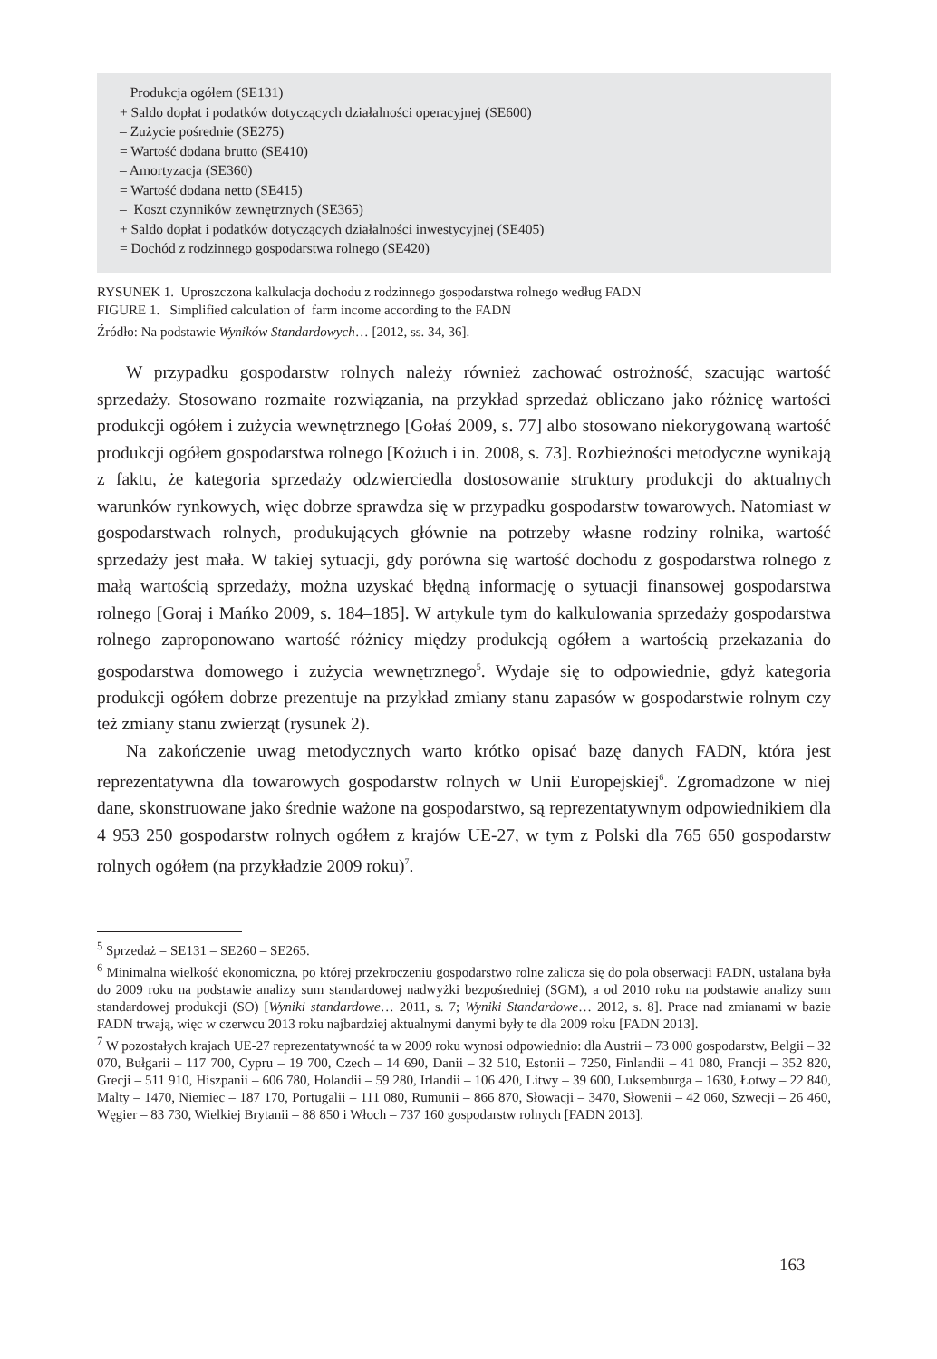Produkcja ogółem (SE131)
+ Saldo dopłat i podatków dotyczących działalności operacyjnej (SE600)
– Zużycie pośrednie (SE275)
= Wartość dodana brutto (SE410)
– Amortyzacja (SE360)
= Wartość dodana netto (SE415)
– Koszt czynników zewnętrznych (SE365)
+ Saldo dopłat i podatków dotyczących działalności inwestycyjnej (SE405)
= Dochód z rodzinnego gospodarstwa rolnego (SE420)
RYSUNEK 1. Uproszczona kalkulacja dochodu z rodzinnego gospodarstwa rolnego według FADN
FIGURE 1. Simplified calculation of farm income according to the FADN
Źródło: Na podstawie Wyników Standardowych… [2012, ss. 34, 36].
W przypadku gospodarstw rolnych należy również zachować ostrożność, szacując wartość sprzedaży. Stosowano rozmaite rozwiązania, na przykład sprzedaż obliczano jako różnicę wartości produkcji ogółem i zużycia wewnętrznego [Gołaś 2009, s. 77] albo stosowano niekorygowaną wartość produkcji ogółem gospodarstwa rolnego [Kożuch i in. 2008, s. 73]. Rozbieżności metodyczne wynikają z faktu, że kategoria sprzedaży odzwierciedla dostosowanie struktury produkcji do aktualnych warunków rynkowych, więc dobrze sprawdza się w przypadku gospodarstw towarowych. Natomiast w gospodarstwach rolnych, produkujących głównie na potrzeby własne rodziny rolnika, wartość sprzedaży jest mała. W takiej sytuacji, gdy porówna się wartość dochodu z gospodarstwa rolnego z małą wartością sprzedaży, można uzyskać błędną informację o sytuacji finansowej gospodarstwa rolnego [Goraj i Mańko 2009, s. 184–185]. W artykule tym do kalkulowania sprzedaży gospodarstwa rolnego zaproponowano wartość różnicy między produkcją ogółem a wartością przekazania do gospodarstwa domowego i zużycia wewnętrznego<sup>5</sup>. Wydaje się to odpowiednie, gdyż kategoria produkcji ogółem dobrze prezentuje na przykład zmiany stanu zapasów w gospodarstwie rolnym czy też zmiany stanu zwierząt (rysunek 2).
Na zakończenie uwag metodycznych warto krótko opisać bazę danych FADN, która jest reprezentatywna dla towarowych gospodarstw rolnych w Unii Europejskiej<sup>6</sup>. Zgromadzone w niej dane, skonstruowane jako średnie ważone na gospodarstwo, są reprezentatywnym odpowiednikiem dla 4 953 250 gospodarstw rolnych ogółem z krajów UE-27, w tym z Polski dla 765 650 gospodarstw rolnych ogółem (na przykładzie 2009 roku)<sup>7</sup>.
<sup>5</sup> Sprzedaż = SE131 – SE260 – SE265.
<sup>6</sup> Minimalna wielkość ekonomiczna, po której przekroczeniu gospodarstwo rolne zalicza się do pola obserwacji FADN, ustalana była do 2009 roku na podstawie analizy sum standardowej nadwyżki bezpośredniej (SGM), a od 2010 roku na podstawie analizy sum standardowej produkcji (SO) [Wyniki standardowe… 2011, s. 7; Wyniki Standardowe… 2012, s. 8]. Prace nad zmianami w bazie FADN trwają, więc w czerwcu 2013 roku najbardziej aktualnymi danymi były te dla 2009 roku [FADN 2013].
<sup>7</sup> W pozostałych krajach UE-27 reprezentatywność ta w 2009 roku wynosi odpowiednio: dla Austrii – 73 000 gospodarstw, Belgii – 32 070, Bułgarii – 117 700, Cypru – 19 700, Czech – 14 690, Danii – 32 510, Estonii – 7250, Finlandii – 41 080, Francji – 352 820, Grecji – 511 910, Hiszpanii – 606 780, Holandii – 59 280, Irlandii – 106 420, Litwy – 39 600, Luksemburga – 1630, Łotwy – 22 840, Malty – 1470, Niemiec – 187 170, Portugalii – 111 080, Rumunii – 866 870, Słowacji – 3470, Słowenii – 42 060, Szwecji – 26 460, Węgier – 83 730, Wielkiej Brytanii – 88 850 i Włoch – 737 160 gospodarstw rolnych [FADN 2013].
163